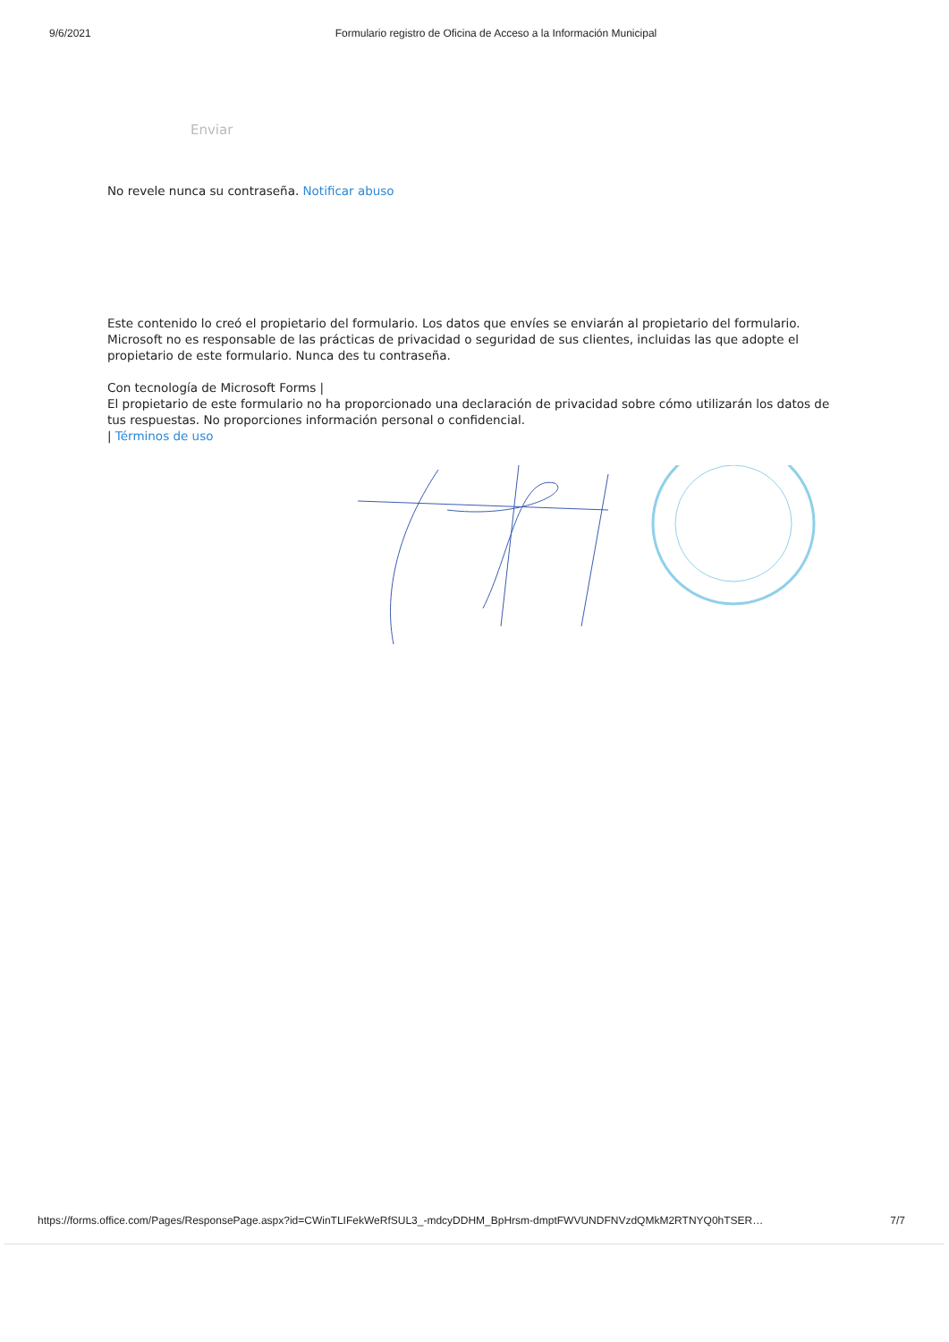9/6/2021 Formulario registro de Oficina de Acceso a la Información Municipal
Enviar
No revele nunca su contraseña. Notificar abuso
Este contenido lo creó el propietario del formulario. Los datos que envíes se enviarán al propietario del formulario. Microsoft no es responsable de las prácticas de privacidad o seguridad de sus clientes, incluidas las que adopte el propietario de este formulario. Nunca des tu contraseña.
Con tecnología de Microsoft Forms |
El propietario de este formulario no ha proporcionado una declaración de privacidad sobre cómo utilizarán los datos de tus respuestas. No proporciones información personal o confidencial.
| Términos de uso
https://forms.office.com/Pages/ResponsePage.aspx?id=CWinTLIFekWeRfSUL3_-mdcyDDHM_BpHrsm-dmptFWVUNDFNVzdQMkM2RTNYQ0hTSER… 7/7